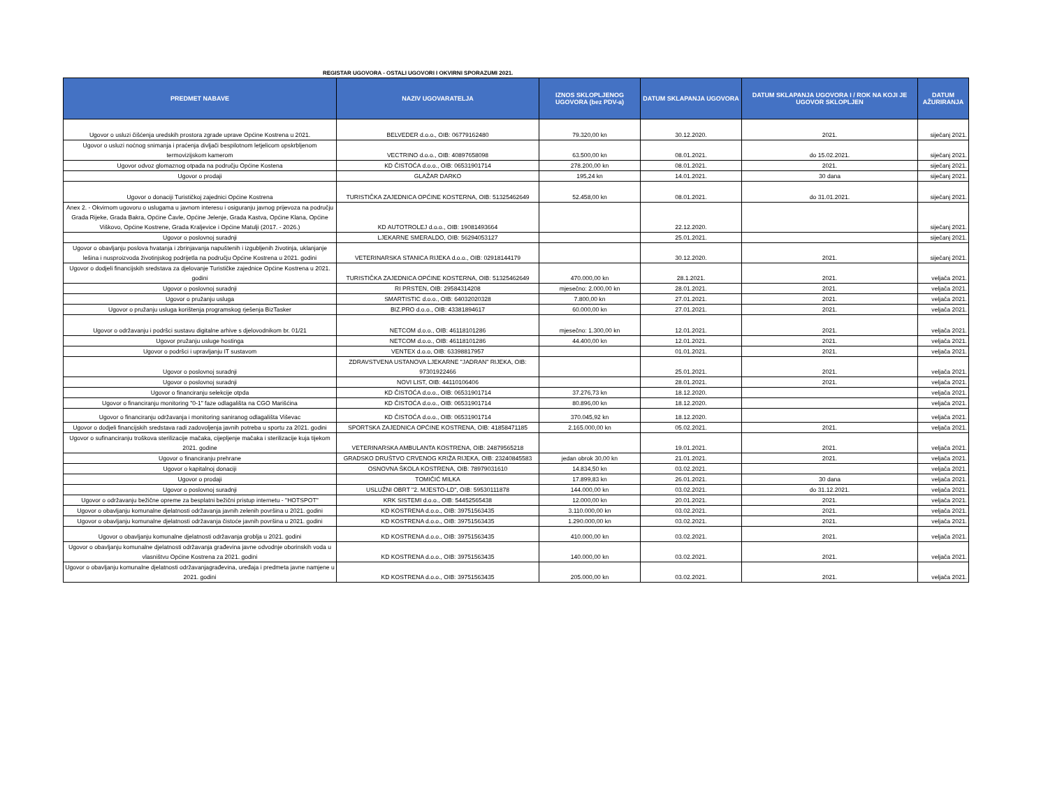REGISTAR UGOVORA - OSTALI UGOVORI I OKVIRNI SPORAZUMI 2021.
| PREDMET NABAVE | NAZIV UGOVARATELJA | IZNOS SKLOPLJENOG UGOVORA (bez PDV-a) | DATUM SKLAPANJA UGOVORA | DATUM SKLAPANJA UGOVORA I / ROK NA KOJI JE UGOVOR SKLOPLJEN | DATUM AŽURIRANJA |
| --- | --- | --- | --- | --- | --- |
| Ugovor o usluzi čišćenja uredskih prostora zgrade uprave Općine Kostrena u 2021. | BELVEDER d.o.o., OIB: 06779162480 | 79.320,00 kn | 30.12.2020. | 2021. | siječanj 2021. |
| Ugovor o usluzi noćnog snimanja i praćenja divljači bespilotnom letjelicom opskrbljenom termovizijskom kamerom | VECTRINO d.o.o., OIB: 40897658098 | 63.500,00 kn | 08.01.2021. | do 15.02.2021. | siječanj 2021. |
| Ugovor odvoz glomaznog otpada na području Općine Kostena | KD ČISTOĆA d.o.o., OIB: 06531901714 | 278.200,00 kn | 08.01.2021. | 2021. | siječanj 2021. |
| Ugovor o prodaji | GLAŽAR DARKO | 195,24 kn | 14.01.2021. | 30 dana | siječanj 2021. |
| Ugovor o donaciji Turističkoj zajednici Općine Kostrena | TURISTIČKA ZAJEDNICA OPĆINE KOSTERNA, OIB: 51325462649 | 52.458,00 kn | 08.01.2021. | do 31.01.2021. | siječanj 2021. |
| Anex 2. - Okvirnom ugovoru o uslugama u javnom interesu i osiguranju javnog prijevoza na području Grada Rijeke, Grada Bakra, Općine Čavle, Općine Jelenje, Grada Kastva, Općine Klana, Općine Viškovo, Općine Kostrene, Grada Kraljevice i Općine Matulji (2017. - 2026.) | KD AUTOTROLEJ d.o.o., OIB: 19081493664 | | 22.12.2020. | | siječanj 2021. |
| Ugovor o poslovnoj suradnji | LJEKARNE SMERALDO, OIB: 56294053127 | | 25.01.2021. | | siječanj 2021. |
| Ugovor o obavljanju poslova hvatanja i zbrinjavanja napuštenih i izgubljenih životinja, uklanjanje lešina i nusproizvoda životinjskog podrijetla na području Općine Kostrena u 2021. godini | VETERINARSKA STANICA RIJEKA d.o.o., OIB: 02918144179 | | 30.12.2020. | 2021. | siječanj 2021. |
| Ugovor o dodjeli financijskih sredstava za djelovanje Turističke zajednice Općine Kostrena u 2021. godini | TURISTIČKA ZAJEDNICA OPĆINE KOSTERNA, OIB: 51325462649 | 470.000,00 kn | 28.1.2021. | 2021. | veljača 2021. |
| Ugovor o poslovnoj suradnji | RI PRSTEN, OIB: 29584314208 | mjesečno: 2.000,00 kn | 28.01.2021. | 2021. | veljača 2021. |
| Ugovor o pružanju usluga | SMARTISTIC d.o.o., OIB: 64032020328 | 7.800,00 kn | 27.01.2021. | 2021. | veljača 2021. |
| Ugovor o pružanju usluga korištenja programskog rješenja BizTasker | BIZ.PRO d.o.o., OIB: 43381894617 | 60.000,00 kn | 27.01.2021. | 2021. | veljača 2021. |
| Ugovor o održavanju i podršci sustavu digitalne arhive s djelovodnikom br. 01/21 | NETCOM d.o.o., OIB: 46118101286 | mjesečno: 1.300,00 kn | 12.01.2021. | 2021. | veljača 2021. |
| Ugovor pružanju usluge hostinga | NETCOM d.o.o., OIB: 46118101286 | 44.400,00 kn | 12.01.2021. | 2021. | veljača 2021. |
| Ugovor o podršci i upravljanju IT sustavom | VENTEX d.o.o, OIB: 63398817957 | | 01.01.2021. | 2021. | veljača 2021. |
| Ugovor o poslovnoj suradnji | ZDRAVSTVENA USTANOVA LJEKARNE "JADRAN" RIJEKA, OIB: 97301922466 | | 25.01.2021. | 2021. | veljača 2021. |
| Ugovor o poslovnoj suradnji | NOVI LIST, OIB: 44110106406 | | 28.01.2021. | 2021. | veljača 2021. |
| Ugovor o financiranju selekcije otpda | KD ČISTOĆA d.o.o., OIB: 06531901714 | 37.276,73 kn | 18.12.2020. | | veljača 2021. |
| Ugovor o financiranju monitoring "0-1" faze odlagališta na CGO Marišćina | KD ČISTOĆA d.o.o., OIB: 06531901714 | 80.896,00 kn | 18.12.2020. | | veljača 2021. |
| Ugovor o financiranju održavanja i monitoring saniranog odlagališta Viševac | KD ČISTOĆA d.o.o., OIB: 06531901714 | 370.045,92 kn | 18.12.2020. | | veljača 2021. |
| Ugovor o dodjeli financijskih sredstava radi zadovoljenja javnih potreba u sportu za 2021. godini | SPORTSKA ZAJEDNICA OPĆINE KOSTRENA, OIB: 41858471185 | 2.165.000,00 kn | 05.02.2021. | 2021. | veljača 2021. |
| Ugovor o sufinanciranju troškova sterilizacije mačaka, cijepljenje mačaka i sterilizacije kuja tijekom 2021. godine | VETERINARSKA AMBULANTA KOSTRENA, OIB: 24879565218 | | 19.01.2021. | 2021. | veljača 2021. |
| Ugovor o financiranju prehrane | GRADSKO DRUŠTVO CRVENOG KRIŽA RIJEKA, OIB: 23240845583 | jedan obrok 30,00 kn | 21.01.2021. | 2021. | veljača 2021. |
| Ugovor o kapitalnoj donaciji | OSNOVNA ŠKOLA KOSTRENA, OIB: 78979031610 | 14.834,50 kn | 03.02.2021. | | veljača 2021. |
| Ugovor o prodaji | TOMIČIĆ MILKA | 17.899,83 kn | 26.01.2021. | 30 dana | veljača 2021. |
| Ugovor o poslovnoj suradnji | USLUŽNI OBRT "2. MJESTO-LD", OIB: 59530111878 | 144.000,00 kn | 03.02.2021. | do 31.12.2021. | veljača 2021. |
| Ugovor o održavanju bežične opreme za besplatni bežični pristup internetu - "HOTSPOT" | KRK SISTEMI d.o.o., OIB: 54452565438 | 12.000,00 kn | 20.01.2021. | 2021. | veljača 2021. |
| Ugovor o obavljanju komunalne djelatnosti održavanja javnih zelenih površina u 2021. godini | KD KOSTRENA d.o.o., OIB: 39751563435 | 3.110.000,00 kn | 03.02.2021. | 2021. | veljača 2021. |
| Ugovor o obavljanju komunalne djelatnosti održavanja čistoće javnih površina u 2021. godini | KD KOSTRENA d.o.o., OIB: 39751563435 | 1.290.000,00 kn | 03.02.2021. | 2021. | veljača 2021. |
| Ugovor o obavljanju komunalne djelatnosti održavanja groblja u 2021. godini | KD KOSTRENA d.o.o., OIB: 39751563435 | 410.000,00 kn | 03.02.2021. | 2021. | veljača 2021. |
| Ugovor o obavljanju komunalne djelatnosti održavanja građevina javne odvodnje oborinskih voda u vlasništvu Općine Kostrena za 2021. godini | KD KOSTRENA d.o.o., OIB: 39751563435 | 140.000,00 kn | 03.02.2021. | 2021. | veljača 2021. |
| Ugovor o obavljanju komunalne djelatnosti održavanjagrađevina, uređaja i predmeta javne namjene u 2021. godini | KD KOSTRENA d.o.o., OIB: 39751563435 | 205.000,00 kn | 03.02.2021. | 2021. | veljača 2021. |